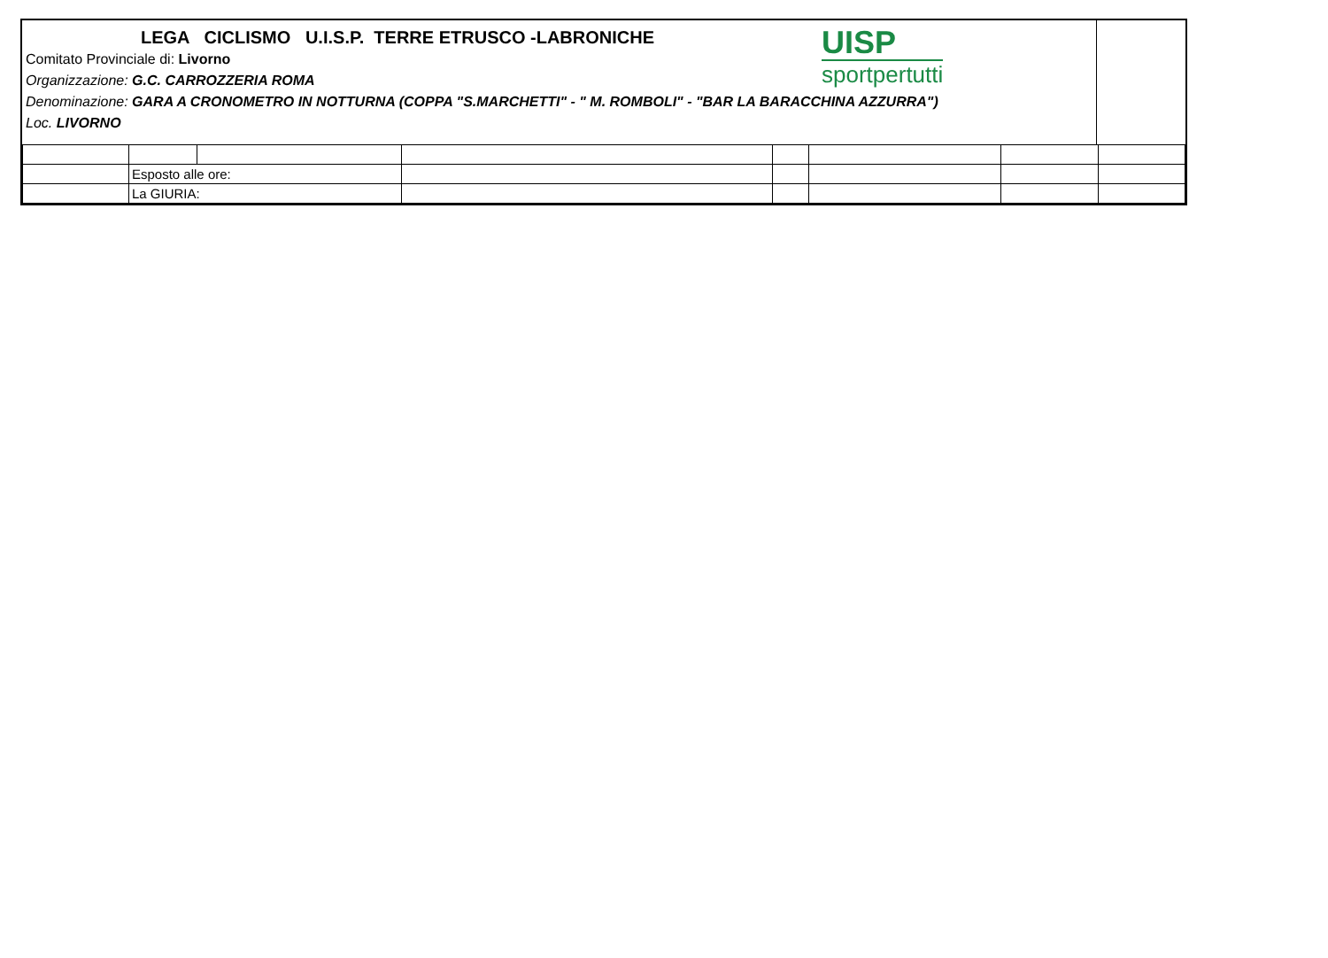LEGA CICLISMO U.I.S.P. TERRE ETRUSCO -LABRONICHE
Comitato Provinciale di: Livorno
Organizzazione: G.C. CARROZZERIA ROMA
Denominazione: GARA A CRONOMETRO IN NOTTURNA (COPPA "S.MARCHETTI" - " M. ROMBOLI" - "BAR LA BARACCHINA AZZURRA")
Loc. LIVORNO
UISP
sportpertutti
| | Esposto alle ore: | | | | | | |
| | La GIURIA: | | | | | | |